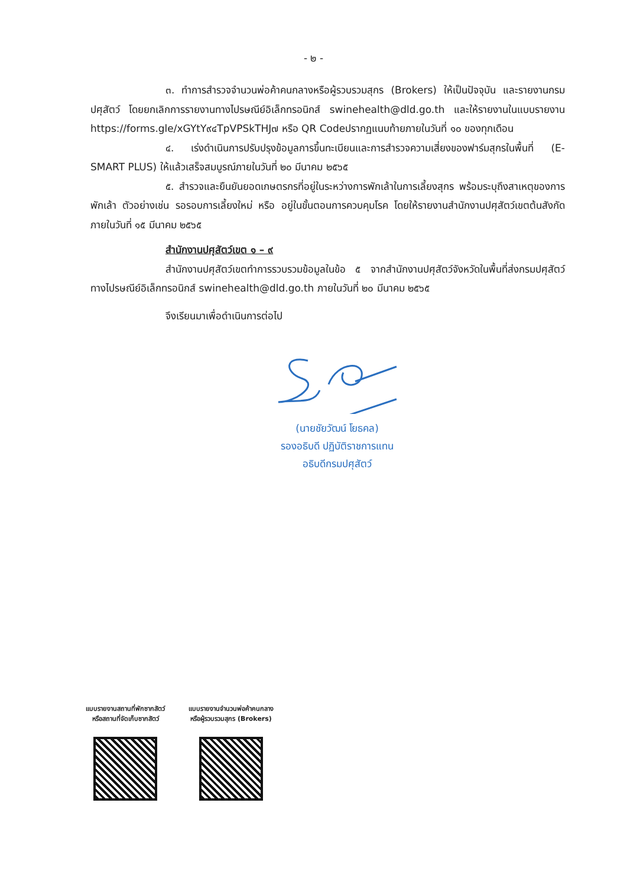- ๒ -
๓. ทำการสำรวจจำนวนพ่อค้าคนกลางหรือผู้รวบรวมสุกร (Brokers) ให้เป็นปัจจุบัน และรายงานกรมปศุสัตว์ โดยยกเลิกการรายงานทางไปรษณีย์อิเล็กทรอนิกส์ swinehealth@dld.go.th และให้รายงานในแบบรายงาน https://forms.gle/xGYtY๙๔TpVPSkTHJ๗ หรือ QR Codeปรากฏแนบท้ายภายในวันที่ ๑๐ ของทุกเดือน
๔. เร่งดำเนินการปรับปรุงข้อมูลการขึ้นทะเบียนและการสำรวจความเสี่ยงของฟาร์มสุกรในพื้นที่ (E-SMART PLUS) ให้แล้วเสร็จสมบูรณ์ภายในวันที่ ๒๐ มีนาคม ๒๕๖๕
๕. สำรวจและยืนยันยอดเกษตรกรที่อยู่ในระหว่างการพักเล้าในการเลี้ยงสุกร พร้อมระบุถึงสาเหตุของการพักเล้า ตัวอย่างเช่น รอรอบการเลี้ยงใหม่ หรือ อยู่ในขั้นตอนการควบคุมโรค โดยให้รายงานสำนักงานปศุสัตว์เขตต้นสังกัดภายในวันที่ ๑๕ มีนาคม ๒๕๖๕
สำนักงานปศุสัตว์เขต ๑ – ๙
สำนักงานปศุสัตว์เขตทำการรวบรวมข้อมูลในข้อ ๕ จากสำนักงานปศุสัตว์จังหวัดในพื้นที่ส่งกรมปศุสัตว์ทางไปรษณีย์อิเล็กทรอนิกส์ swinehealth@dld.go.th ภายในวันที่ ๒๐ มีนาคม ๒๕๖๕
จึงเรียนมาเพื่อดำเนินการต่อไป
(นายชัยวัฒน์ โยธคล)
รองอธิบดี ปฏิบัติราชการแทน
อธิบดีกรมปศุสัตว์
แบบรายงานสถานที่พักซากสัตว์
หรือสถานที่จัดเก็บซากสัตว์
แบบรายงานจำนวนพ่อค้าคนกลาง
หรือผู้รวบรวมสุกร (Brokers)